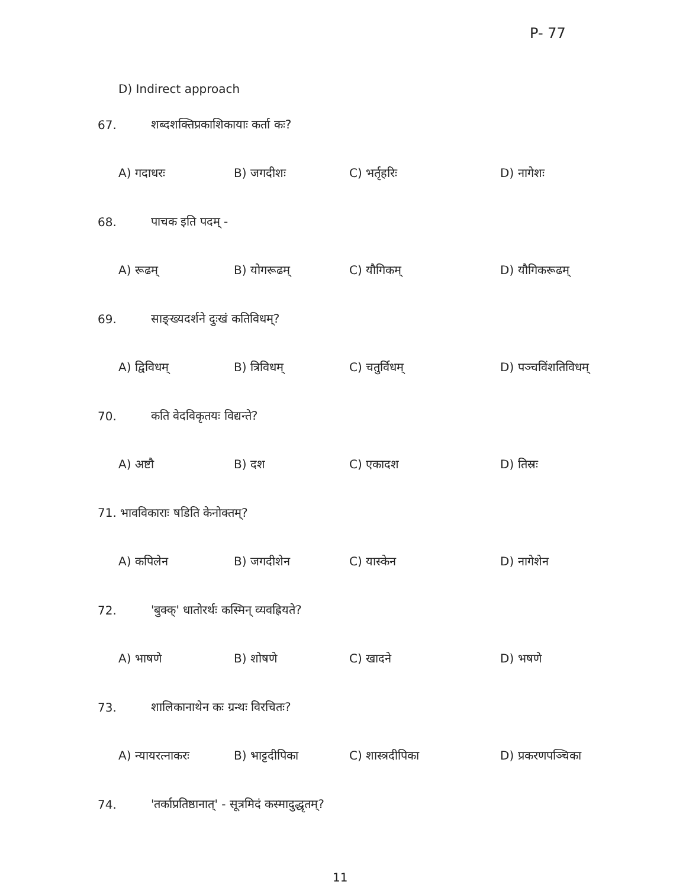P- 77
D) Indirect approach
67. शब्दशक्तिप्रकाशिकायाः कर्ता कः?
A) गदाधरः B) जगदीशः C) भर्तृहरिः D) नागेशः
68. पाचक इति पदम् -
A) रूढम् B) योगरूढम् C) यौगिकम् D) यौगिकरूढम्
69. साङ्ख्यदर्शने दुःखं कतिविधम्?
A) द्विविधम् B) त्रिविधम् C) चतुर्विधम् D) पञ्चविंशतिविधम्
70. कति वेदविकृतयः विद्यन्ते?
A) अष्टौ B) दश C) एकादश D) तिस्रः
71. भावविकाराः षडिति केनोक्तम्?
A) कपिलेन B) जगदीशेन C) यास्केन D) नागेशेन
72. 'बुक्क्' धातोरर्थः कस्मिन् व्यवह्रियते?
A) भाषणे B) शोषणे C) खादने D) भषणे
73. शालिकानाथेन कः ग्रन्थः विरचितः?
A) न्यायरत्नाकरः B) भाट्टदीपिका C) शास्त्रदीपिका D) प्रकरणपञ्चिका
74. 'तर्काप्रतिष्ठानात्' - सूत्रमिदं कस्मादुद्धृतम्?
11